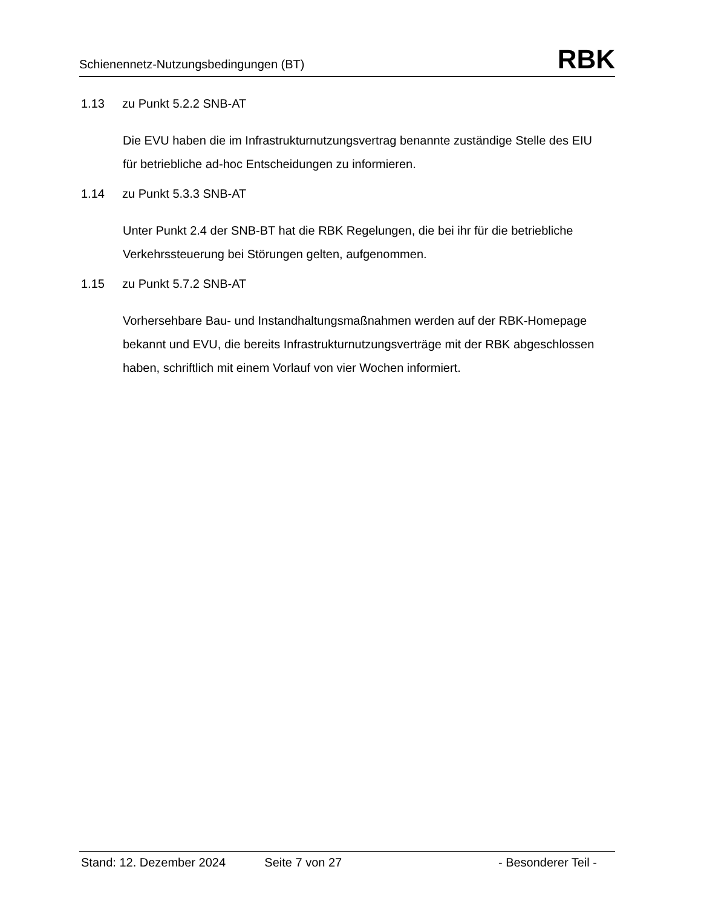Schienennetz-Nutzungsbedingungen (BT)
RBK
1.13 zu Punkt 5.2.2 SNB-AT
Die EVU haben die im Infrastrukturnutzungsvertrag benannte zuständige Stelle des EIU für betriebliche ad-hoc Entscheidungen zu informieren.
1.14 zu Punkt 5.3.3 SNB-AT
Unter Punkt 2.4 der SNB-BT hat die RBK Regelungen, die bei ihr für die betriebliche Verkehrssteuerung bei Störungen gelten, aufgenommen.
1.15 zu Punkt 5.7.2 SNB-AT
Vorhersehbare Bau- und Instandhaltungsmaßnahmen werden auf der RBK-Homepage bekannt und EVU, die bereits Infrastrukturnutzungsverträge mit der RBK abgeschlossen haben, schriftlich mit einem Vorlauf von vier Wochen informiert.
Stand: 12. Dezember 2024 Seite 7 von 27 - Besonderer Teil -